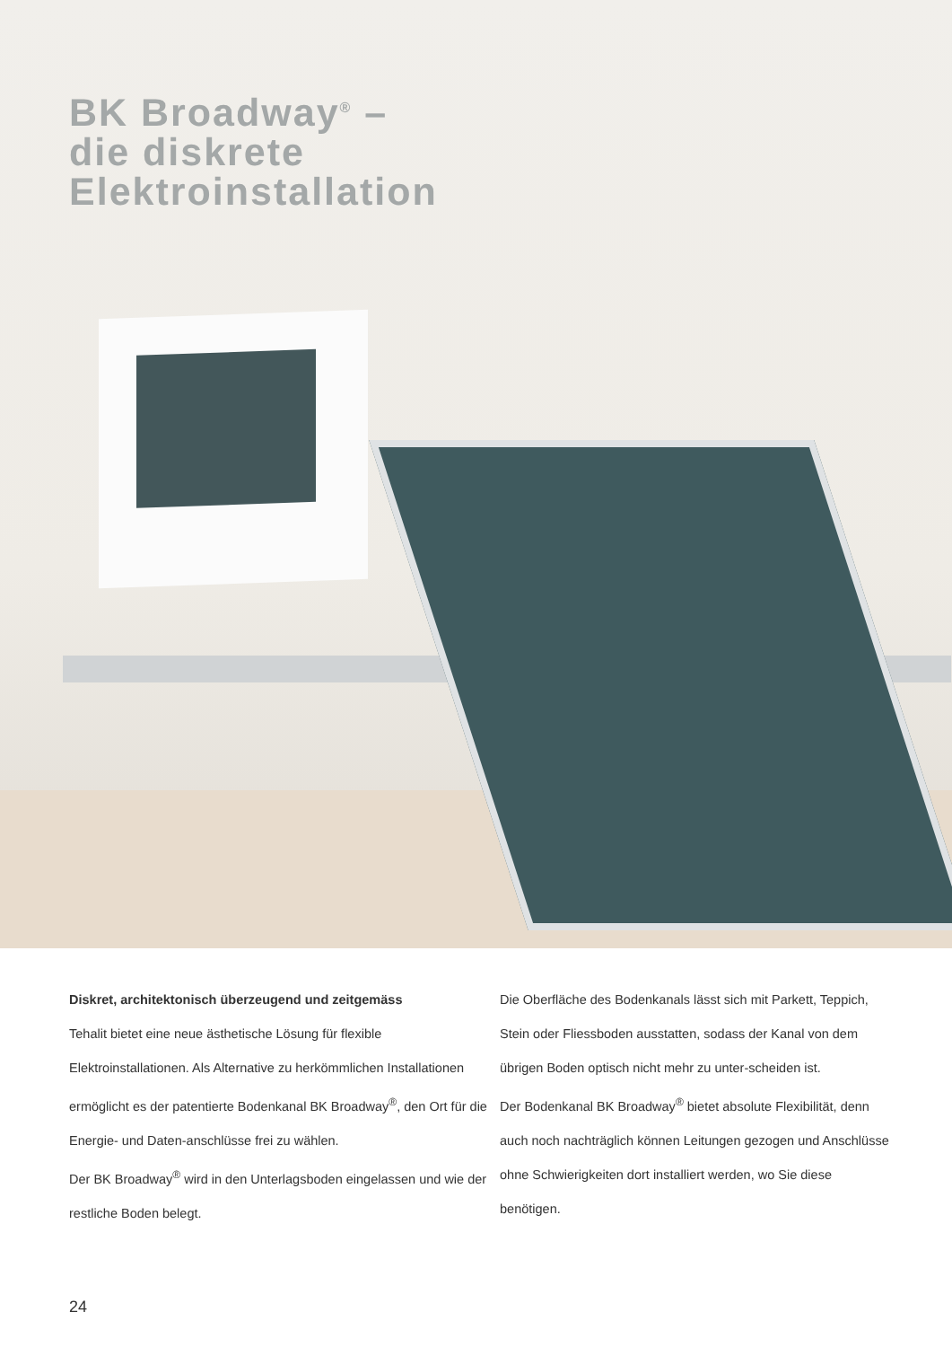BK Broadway<sup>®</sup> –
die diskrete
Elektroinstallation
Diskret, architektonisch überzeugend und zeitgemäss
Tehalit bietet eine neue ästhetische Lösung für flexible Elektroinstallationen. Als Alternative zu herkömmlichen Installationen ermöglicht es der patentierte Bodenkanal BK Broadway<sup>®</sup>, den Ort für die Energie- und Daten-anschlüsse frei zu wählen.
Der BK Broadway<sup>®</sup> wird in den Unterlagsboden eingelassen und wie der restliche Boden belegt.
Die Oberfläche des Bodenkanals lässt sich mit Parkett, Teppich, Stein oder Fliessboden ausstatten, sodass der Kanal von dem übrigen Boden optisch nicht mehr zu unter-scheiden ist.
Der Bodenkanal BK Broadway<sup>®</sup> bietet absolute Flexibilität, denn auch noch nachträglich können Leitungen gezogen und Anschlüsse ohne Schwierigkeiten dort installiert werden, wo Sie diese benötigen.
24